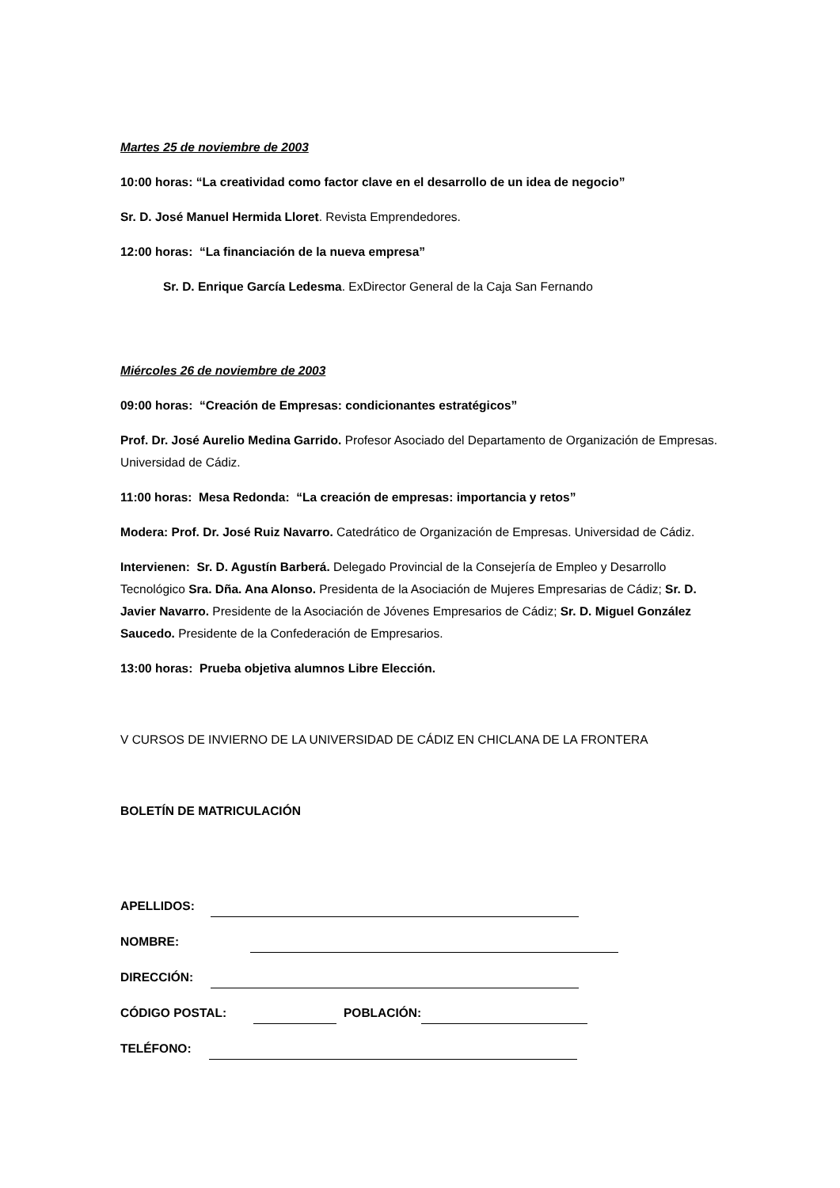Martes 25 de noviembre de 2003
10:00 horas: “La creatividad como factor clave en el desarrollo de un idea de negocio”
Sr. D. José Manuel Hermida Lloret. Revista Emprendedores.
12:00 horas: “La financiación de la nueva empresa”
Sr. D. Enrique García Ledesma. ExDirector General de la Caja San Fernando
Miércoles 26 de noviembre de 2003
09:00 horas: “Creación de Empresas: condicionantes estratégicos”
Prof. Dr. José Aurelio Medina Garrido. Profesor Asociado del Departamento de Organización de Empresas. Universidad de Cádiz.
11:00 horas: Mesa Redonda: “La creación de empresas: importancia y retos”
Modera: Prof. Dr. José Ruiz Navarro. Catedrático de Organización de Empresas. Universidad de Cádiz.
Intervienen: Sr. D. Agustín Barberá. Delegado Provincial de la Consejería de Empleo y Desarrollo Tecnológico Sra. Dña. Ana Alonso. Presidenta de la Asociación de Mujeres Empresarias de Cádiz; Sr. D. Javier Navarro. Presidente de la Asociación de Jóvenes Empresarios de Cádiz; Sr. D. Miguel González Saucedo. Presidente de la Confederación de Empresarios.
13:00 horas: Prueba objetiva alumnos Libre Elección.
V CURSOS DE INVIERNO DE LA UNIVERSIDAD DE CÁDIZ EN CHICLANA DE LA FRONTERA
BOLETÍN DE MATRICULACIÓN
APELLIDOS:
NOMBRE:
DIRECCIÓN:
CÓDIGO POSTAL: POBLACIÓN:
TELÉFONO: